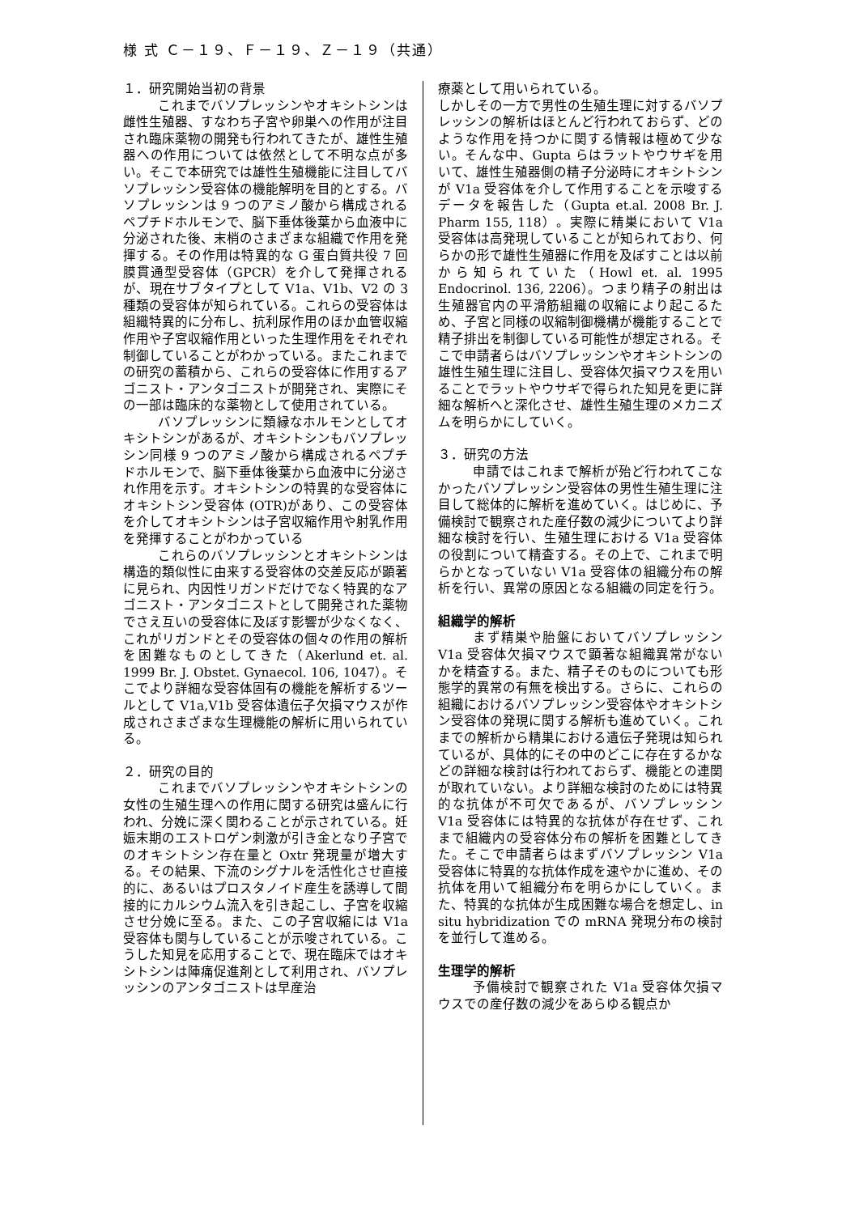様 式 Ｃ－１９、Ｆ－１９、Ｚ－１９（共通）
１．研究開始当初の背景
これまでバソプレッシンやオキシトシンは雌性生殖器、すなわち子宮や卵巣への作用が注目され臨床薬物の開発も行われてきたが、雄性生殖器への作用については依然として不明な点が多い。そこで本研究では雄性生殖機能に注目してバソプレッシン受容体の機能解明を目的とする。バソプレッシンは 9 つのアミノ酸から構成されるペプチドホルモンで、脳下垂体後葉から血液中に分泌された後、末梢のさまざまな組織で作用を発揮する。その作用は特異的な G 蛋白質共役 7 回膜貫通型受容体（GPCR）を介して発揮されるが、現在サブタイプとして V1a、V1b、V2 の 3 種類の受容体が知られている。これらの受容体は組織特異的に分布し、抗利尿作用のほか血管収縮作用や子宮収縮作用といった生理作用をそれぞれ制御していることがわかっている。またこれまでの研究の蓄積から、これらの受容体に作用するアゴニスト・アンタゴニストが開発され、実際にその一部は臨床的な薬物として使用されている。
バソプレッシンに類縁なホルモンとしてオキシトシンがあるが、オキシトシンもバソプレッシン同様 9 つのアミノ酸から構成されるペプチドホルモンで、脳下垂体後葉から血液中に分泌され作用を示す。オキシトシンの特異的な受容体にオキシトシン受容体 (OTR)があり、この受容体を介してオキシトシンは子宮収縮作用や射乳作用を発揮することがわかっている
これらのバソプレッシンとオキシトシンは構造的類似性に由来する受容体の交差反応が顕著に見られ、内因性リガンドだけでなく特異的なアゴニスト・アンタゴニストとして開発された薬物でさえ互いの受容体に及ぼす影響が少なくなく、これがリガンドとその受容体の個々の作用の解析を困難なものとしてきた（Akerlund et. al. 1999 Br. J. Obstet. Gynaecol. 106, 1047）。そこでより詳細な受容体固有の機能を解析するツールとして V1a,V1b 受容体遺伝子欠損マウスが作成されさまざまな生理機能の解析に用いられている。
２．研究の目的
これまでバソプレッシンやオキシトシンの女性の生殖生理への作用に関する研究は盛んに行われ、分娩に深く関わることが示されている。妊娠末期のエストロゲン刺激が引き金となり子宮でのオキシトシン存在量と Oxtr 発現量が増大する。その結果、下流のシグナルを活性化させ直接的に、あるいはプロスタノイド産生を誘導して間接的にカルシウム流入を引き起こし、子宮を収縮させ分娩に至る。また、この子宮収縮には V1a 受容体も関与していることが示唆されている。こうした知見を応用することで、現在臨床ではオキシトシンは陣痛促進剤として利用され、バソプレッシンのアンタゴニストは早産治
療薬として用いられている。
しかしその一方で男性の生殖生理に対するバソプレッシンの解析はほとんど行われておらず、どのような作用を持つかに関する情報は極めて少ない。そんな中、Gupta らはラットやウサギを用いて、雄性生殖器側の精子分泌時にオキシトシンが V1a 受容体を介して作用することを示唆するデータを報告した（Gupta et.al. 2008 Br. J. Pharm 155, 118）。実際に精巣において V1a 受容体は高発現していることが知られており、何らかの形で雄性生殖器に作用を及ぼすことは以前から知られていた（Howl et. al. 1995 Endocrinol. 136, 2206）。つまり精子の射出は生殖器官内の平滑筋組織の収縮により起こるため、子宮と同様の収縮制御機構が機能することで精子排出を制御している可能性が想定される。そこで申請者らはバソプレッシンやオキシトシンの雄性生殖生理に注目し、受容体欠損マウスを用いることでラットやウサギで得られた知見を更に詳細な解析へと深化させ、雄性生殖生理のメカニズムを明らかにしていく。
３．研究の方法
申請ではこれまで解析が殆ど行われてこなかったバソプレッシン受容体の男性生殖生理に注目して総体的に解析を進めていく。はじめに、予備検討で観察された産仔数の減少についてより詳細な検討を行い、生殖生理における V1a 受容体の役割について精査する。その上で、これまで明らかとなっていない V1a 受容体の組織分布の解析を行い、異常の原因となる組織の同定を行う。
組織学的解析
まず精巣や胎盤においてバソプレッシン V1a 受容体欠損マウスで顕著な組織異常がないかを精査する。また、精子そのものについても形態学的異常の有無を検出する。さらに、これらの組織におけるバソプレッシン受容体やオキシトシン受容体の発現に関する解析も進めていく。これまでの解析から精巣における遺伝子発現は知られているが、具体的にその中のどこに存在するかなどの詳細な検討は行われておらず、機能との連関が取れていない。より詳細な検討のためには特異的な抗体が不可欠であるが、バソプレッシン V1a 受容体には特異的な抗体が存在せず、これまで組織内の受容体分布の解析を困難としてきた。そこで申請者らはまずバソプレッシン V1a 受容体に特異的な抗体作成を速やかに進め、その抗体を用いて組織分布を明らかにしていく。また、特異的な抗体が生成困難な場合を想定し、in situ hybridization での mRNA 発現分布の検討を並行して進める。
生理学的解析
予備検討で観察された V1a 受容体欠損マウスでの産仔数の減少をあらゆる観点か